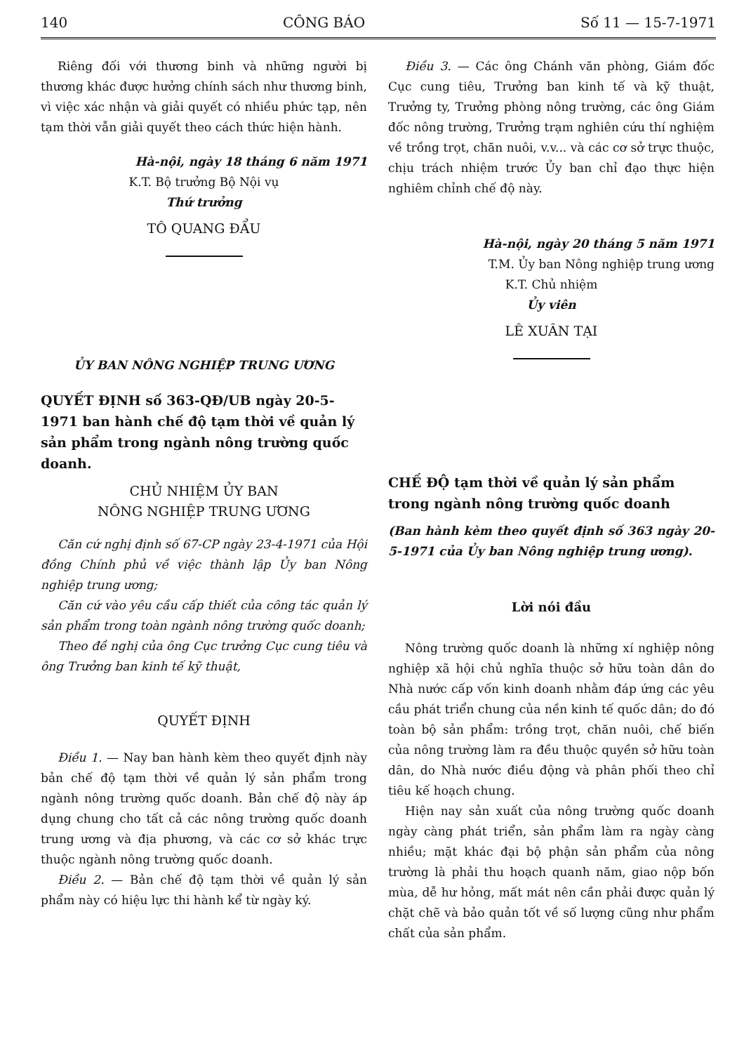140 CÔNG BÁO Số 11 — 15-7-1971
Riêng đối với thương binh và những người bị thương khác được hưởng chính sách như thương binh, vì việc xác nhận và giải quyết có nhiều phức tạp, nên tạm thời vẫn giải quyết theo cách thức hiện hành.
Hà-nội, ngày 18 tháng 6 năm 1971
K.T. Bộ trưởng Bộ Nội vụ
Thứ trưởng
TÔ QUANG ĐẨU
ỦY BAN NÔNG NGHIỆP TRUNG ƯƠNG
QUYẾT ĐỊNH số 363-QĐ/UB ngày 20-5-1971 ban hành chế độ tạm thời về quản lý sản phẩm trong ngành nông trường quốc doanh.
CHỦ NHIỆM ỦY BAN
NÔNG NGHIỆP TRUNG ƯƠNG
Căn cứ nghị định số 67-CP ngày 23-4-1971 của Hội đồng Chính phủ về việc thành lập Ủy ban Nông nghiệp trung ương;
Căn cứ vào yêu cầu cấp thiết của công tác quản lý sản phẩm trong toàn ngành nông trường quốc doanh;
Theo đề nghị của ông Cục trưởng Cục cung tiêu và ông Trưởng ban kinh tế kỹ thuật,
QUYẾT ĐỊNH
Điều 1. — Nay ban hành kèm theo quyết định này bản chế độ tạm thời về quản lý sản phẩm trong ngành nông trường quốc doanh. Bản chế độ này áp dụng chung cho tất cả các nông trường quốc doanh trung ương và địa phương, và các cơ sở khác trực thuộc ngành nông trường quốc doanh.
Điều 2. — Bản chế độ tạm thời về quản lý sản phẩm này có hiệu lực thi hành kể từ ngày ký.
Điều 3. — Các ông Chánh văn phòng, Giám đốc Cục cung tiêu, Trưởng ban kinh tế và kỹ thuật, Trưởng ty, Trưởng phòng nông trường, các ông Giám đốc nông trường, Trưởng trạm nghiên cứu thí nghiệm về trồng trọt, chăn nuôi, v.v... và các cơ sở trực thuộc, chịu trách nhiệm trước Ủy ban chỉ đạo thực hiện nghiêm chỉnh chế độ này.
Hà-nội, ngày 20 tháng 5 năm 1971
T.M. Ủy ban Nông nghiệp trung ương
K.T. Chủ nhiệm
Ủy viên
LÊ XUÂN TẠI
CHẾ ĐỘ tạm thời về quản lý sản phẩm trong ngành nông trường quốc doanh
(Ban hành kèm theo quyết định số 363 ngày 20-5-1971 của Ủy ban Nông nghiệp trung ương).
Lời nói đầu
Nông trường quốc doanh là những xí nghiệp nông nghiệp xã hội chủ nghĩa thuộc sở hữu toàn dân do Nhà nước cấp vốn kinh doanh nhằm đáp ứng các yêu cầu phát triển chung của nền kinh tế quốc dân; do đó toàn bộ sản phẩm: trồng trọt, chăn nuôi, chế biến của nông trường làm ra đều thuộc quyền sở hữu toàn dân, do Nhà nước điều động và phân phối theo chỉ tiêu kế hoạch chung.
Hiện nay sản xuất của nông trường quốc doanh ngày càng phát triển, sản phẩm làm ra ngày càng nhiều; mặt khác đại bộ phận sản phẩm của nông trường là phải thu hoạch quanh năm, giao nộp bốn mùa, dễ hư hỏng, mất mát nên cần phải được quản lý chặt chẽ và bảo quản tốt về số lượng cũng như phẩm chất của sản phẩm.